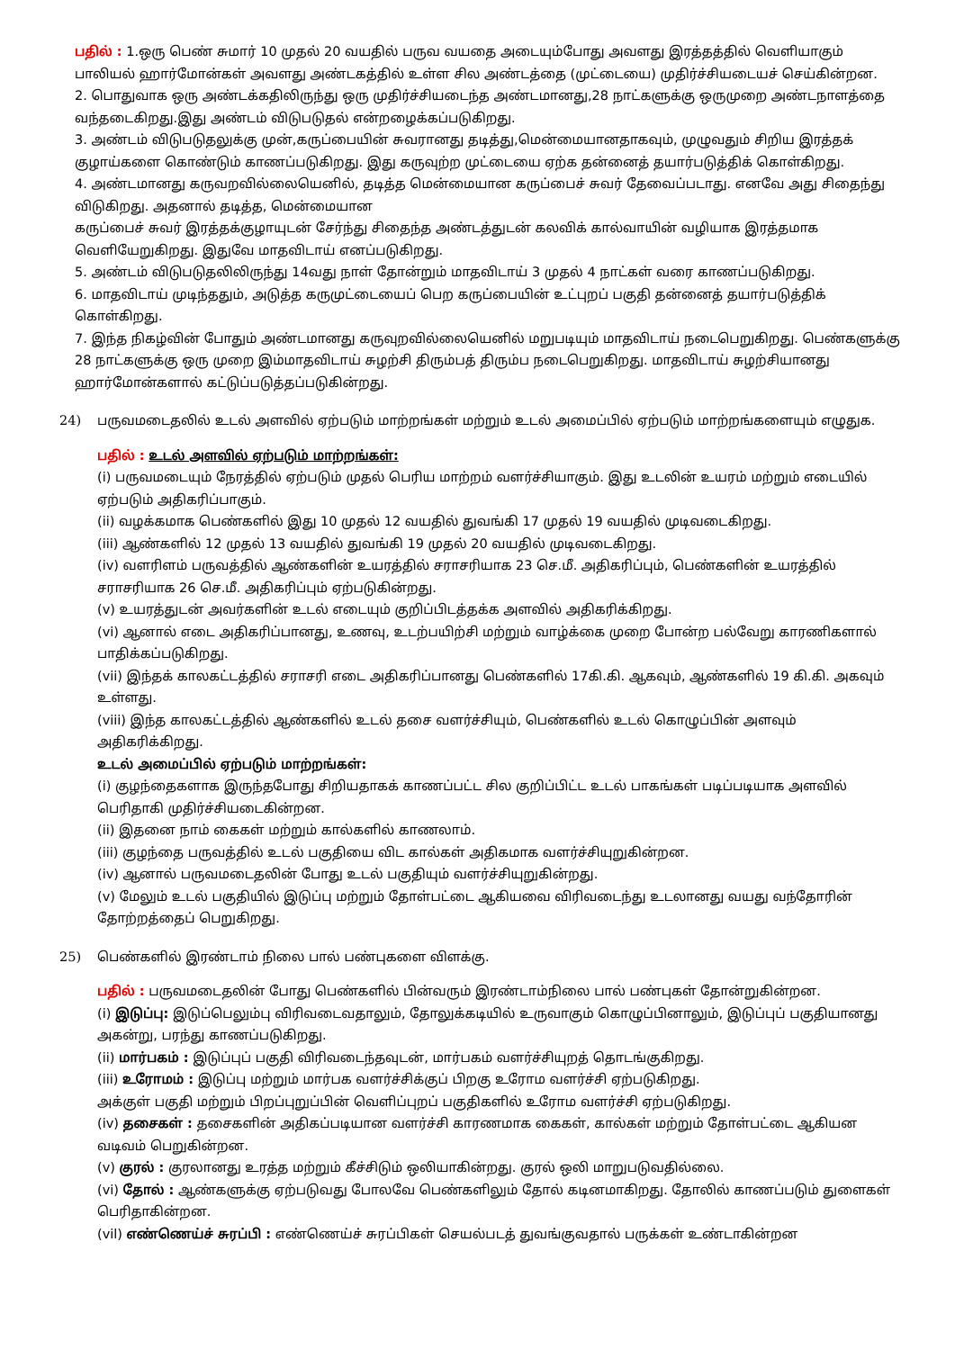பதில் : 1.ஒரு பெண் சுமார் 10 முதல் 20 வயதில் பருவ வயதை அடையும்போது அவளது இரத்தத்தில் வெளியாகும் பாலியல் ஹார்மோன்கள் அவளது அண்டகத்தில் உள்ள சில அண்டத்தை (முட்டையை) முதிர்ச்சியடையச் செய்கின்றன.
2. பொதுவாக ஒரு அண்டக்கதிலிருந்து ஒரு முதிர்ச்சியடைந்த அண்டமானது,28 நாட்களுக்கு ஒருமுறை அண்டநாளத்தை வந்தடைகிறது.இது அண்டம் விடுபடுதல் என்றழைக்கப்படுகிறது.
3. அண்டம் விடுபடுதலுக்கு முன்,கருப்பையின் சுவரானது தடித்து,மென்மையானதாகவும், முழுவதும் சிறிய இரத்தக் குழாய்களை கொண்டும் காணப்படுகிறது. இது கருவுற்ற முட்டையை ஏற்க தன்னைத் தயார்படுத்திக் கொள்கிறது.
4. அண்டமானது கருவறவில்லையெனில், தடித்த மென்மையான கருப்பைச் சுவர் தேவைப்படாது. எனவே அது சிதைந்து விடுகிறது. அதனால் தடித்த, மென்மையான
கருப்பைச் சுவர் இரத்தக்குழாயுடன் சேர்ந்து சிதைந்த அண்டத்துடன் கலவிக் கால்வாயின் வழியாக இரத்தமாக வெளியேறுகிறது. இதுவே மாதவிடாய் எனப்படுகிறது.
5. அண்டம் விடுபடுதலிலிருந்து 14வது நாள் தோன்றும் மாதவிடாய் 3 முதல் 4 நாட்கள் வரை காணப்படுகிறது.
6. மாதவிடாய் முடிந்ததும், அடுத்த கருமுட்டையைப் பெற கருப்பையின் உட்புறப் பகுதி தன்னைத் தயார்படுத்திக் கொள்கிறது.
7. இந்த நிகழ்வின் போதும் அண்டமானது கருவுறவில்லையெனில் மறுபடியும் மாதவிடாய் நடைபெறுகிறது. பெண்களுக்கு 28 நாட்களுக்கு ஒரு முறை இம்மாதவிடாய் சுழற்சி திரும்பத் திரும்ப நடைபெறுகிறது. மாதவிடாய் சுழற்சியானது ஹார்மோன்களால் கட்டுப்படுத்தப்படுகின்றது.
24) பருவமடைதலில் உடல் அளவில் ஏற்படும் மாற்றங்கள் மற்றும் உடல் அமைப்பில் ஏற்படும் மாற்றங்களையும் எழுதுக.
பதில் : உடல் அளவில் ஏற்படும் மாற்றங்கள்:
(i) பருவமடையும் நேரத்தில் ஏற்படும் முதல் பெரிய மாற்றம் வளர்ச்சியாகும். இது உடலின் உயரம் மற்றும் எடையில் ஏற்படும் அதிகரிப்பாகும்.
(ii) வழக்கமாக பெண்களில் இது 10 முதல் 12 வயதில் துவங்கி 17 முதல் 19 வயதில் முடிவடைகிறது.
(iii) ஆண்களில் 12 முதல் 13 வயதில் துவங்கி 19 முதல் 20 வயதில் முடிவடைகிறது.
(iv) வளரிளம் பருவத்தில் ஆண்களின் உயரத்தில் சராசரியாக 23 செ.மீ. அதிகரிப்பும், பெண்களின் உயரத்தில் சராசரியாக 26 செ.மீ. அதிகரிப்பும் ஏற்படுகின்றது.
(v) உயரத்துடன் அவர்களின் உடல் எடையும் குறிப்பிடத்தக்க அளவில் அதிகரிக்கிறது.
(vi) ஆனால் எடை அதிகரிப்பானது, உணவு, உடற்பயிற்சி மற்றும் வாழ்க்கை முறை போன்ற பல்வேறு காரணிகளால் பாதிக்கப்படுகிறது.
(vii) இந்தக் காலகட்டத்தில் சராசரி எடை அதிகரிப்பானது பெண்களில் 17கி.கி. ஆகவும், ஆண்களில் 19 கி.கி. அகவும் உள்ளது.
(viii) இந்த காலகட்டத்தில் ஆண்களில் உடல் தசை வளர்ச்சியும், பெண்களில் உடல் கொழுப்பின் அளவும் அதிகரிக்கிறது.
உடல் அமைப்பில் ஏற்படும் மாற்றங்கள்:
(i) குழந்தைகளாக இருந்தபோது சிறியதாகக் காணப்பட்ட சில குறிப்பிட்ட உடல் பாகங்கள் படிப்படியாக அளவில் பெரிதாகி முதிர்ச்சியடைகின்றன.
(ii) இதனை நாம் கைகள் மற்றும் கால்களில் காணலாம்.
(iii) குழந்தை பருவத்தில் உடல் பகுதியை விட கால்கள் அதிகமாக வளர்ச்சியுறுகின்றன.
(iv) ஆனால் பருவமடைதலின் போது உடல் பகுதியும் வளர்ச்சியுறுகின்றது.
(v) மேலும் உடல் பகுதியில் இடுப்பு மற்றும் தோள்பட்டை ஆகியவை விரிவடைந்து உடலானது வயது வந்தோரின் தோற்றத்தைப் பெறுகிறது.
25) பெண்களில் இரண்டாம் நிலை பால் பண்புகளை விளக்கு.
பதில் : பருவமடைதலின் போது பெண்களில் பின்வரும் இரண்டாம்நிலை பால் பண்புகள் தோன்றுகின்றன.
(i) இடுப்பு: இடுப்பெலும்பு விரிவடைவதாலும், தோலுக்கடியில் உருவாகும் கொழுப்பினாலும், இடுப்புப் பகுதியானது அகன்று, பரந்து காணப்படுகிறது.
(ii) மார்பகம் : இடுப்புப் பகுதி விரிவடைந்தவுடன், மார்பகம் வளர்ச்சியுறத் தொடங்குகிறது.
(iii) உரோமம் : இடுப்பு மற்றும் மார்பக வளர்ச்சிக்குப் பிறகு உரோம வளர்ச்சி ஏற்படுகிறது.
அக்குள் பகுதி மற்றும் பிறப்புறுப்பின் வெளிப்புறப் பகுதிகளில் உரோம வளர்ச்சி ஏற்படுகிறது.
(iv) தசைகள் : தசைகளின் அதிகப்படியான வளர்ச்சி காரணமாக கைகள், கால்கள் மற்றும் தோள்பட்டை ஆகியன வடிவம் பெறுகின்றன.
(v) குரல் : குரலானது உரத்த மற்றும் கீச்சிடும் ஒலியாகின்றது. குரல் ஒலி மாறுபடுவதில்லை.
(vi) தோல் : ஆண்களுக்கு ஏற்படுவது போலவே பெண்களிலும் தோல் கடினமாகிறது. தோலில் காணப்படும் துளைகள் பெரிதாகின்றன.
(vil) எண்ணெய்ச் சுரப்பி : எண்ணெய்ச் சுரப்பிகள் செயல்படத் துவங்குவதால் பருக்கள் உண்டாகின்றன